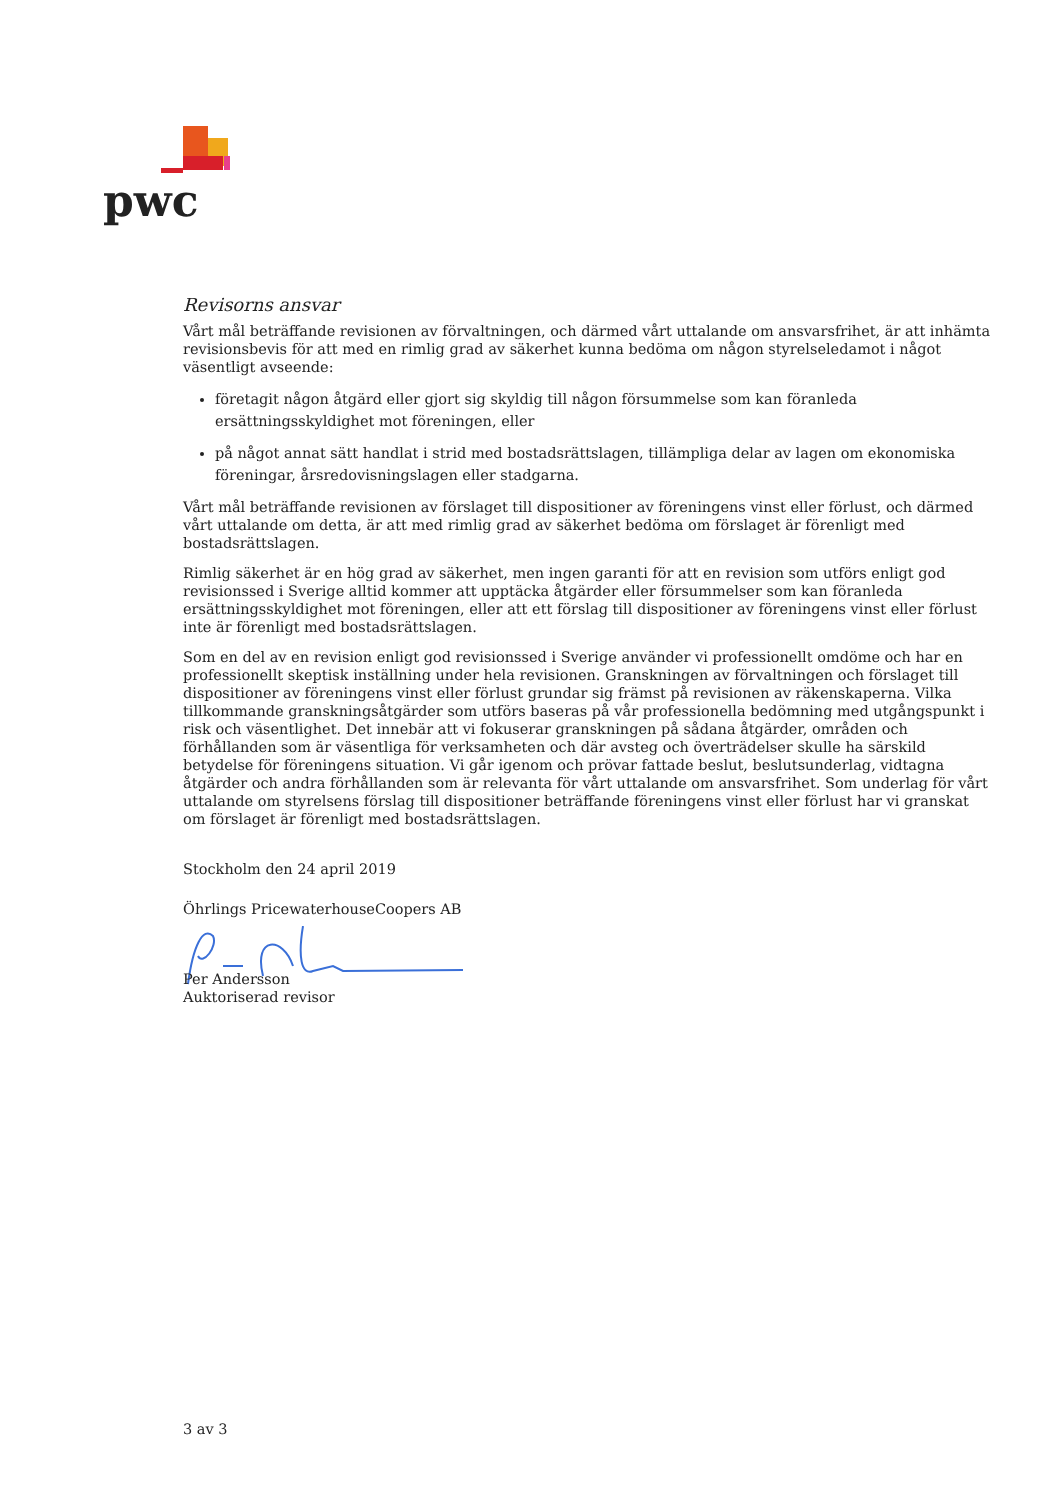pwc
Revisorns ansvar
Vårt mål beträffande revisionen av förvaltningen, och därmed vårt uttalande om ansvarsfrihet, är att inhämta revisionsbevis för att med en rimlig grad av säkerhet kunna bedöma om någon styrelseledamot i något väsentligt avseende:
företagit någon åtgärd eller gjort sig skyldig till någon försummelse som kan föranleda ersättningsskyldighet mot föreningen, eller
på något annat sätt handlat i strid med bostadsrättslagen, tillämpliga delar av lagen om ekonomiska föreningar, årsredovisningslagen eller stadgarna.
Vårt mål beträffande revisionen av förslaget till dispositioner av föreningens vinst eller förlust, och därmed vårt uttalande om detta, är att med rimlig grad av säkerhet bedöma om förslaget är förenligt med bostadsrättslagen.
Rimlig säkerhet är en hög grad av säkerhet, men ingen garanti för att en revision som utförs enligt god revisionssed i Sverige alltid kommer att upptäcka åtgärder eller försummelser som kan föranleda ersättningsskyldighet mot föreningen, eller att ett förslag till dispositioner av föreningens vinst eller förlust inte är förenligt med bostadsrättslagen.
Som en del av en revision enligt god revisionssed i Sverige använder vi professionellt omdöme och har en professionellt skeptisk inställning under hela revisionen. Granskningen av förvaltningen och förslaget till dispositioner av föreningens vinst eller förlust grundar sig främst på revisionen av räkenskaperna. Vilka tillkommande granskningsåtgärder som utförs baseras på vår professionella bedömning med utgångspunkt i risk och väsentlighet. Det innebär att vi fokuserar granskningen på sådana åtgärder, områden och förhållanden som är väsentliga för verksamheten och där avsteg och överträdelser skulle ha särskild betydelse för föreningens situation. Vi går igenom och prövar fattade beslut, beslutsunderlag, vidtagna åtgärder och andra förhållanden som är relevanta för vårt uttalande om ansvarsfrihet. Som underlag för vårt uttalande om styrelsens förslag till dispositioner beträffande föreningens vinst eller förlust har vi granskat om förslaget är förenligt med bostadsrättslagen.
Stockholm den 24 april 2019
Öhrlings PricewaterhouseCoopers AB
Per Andersson
Auktoriserad revisor
3 av 3